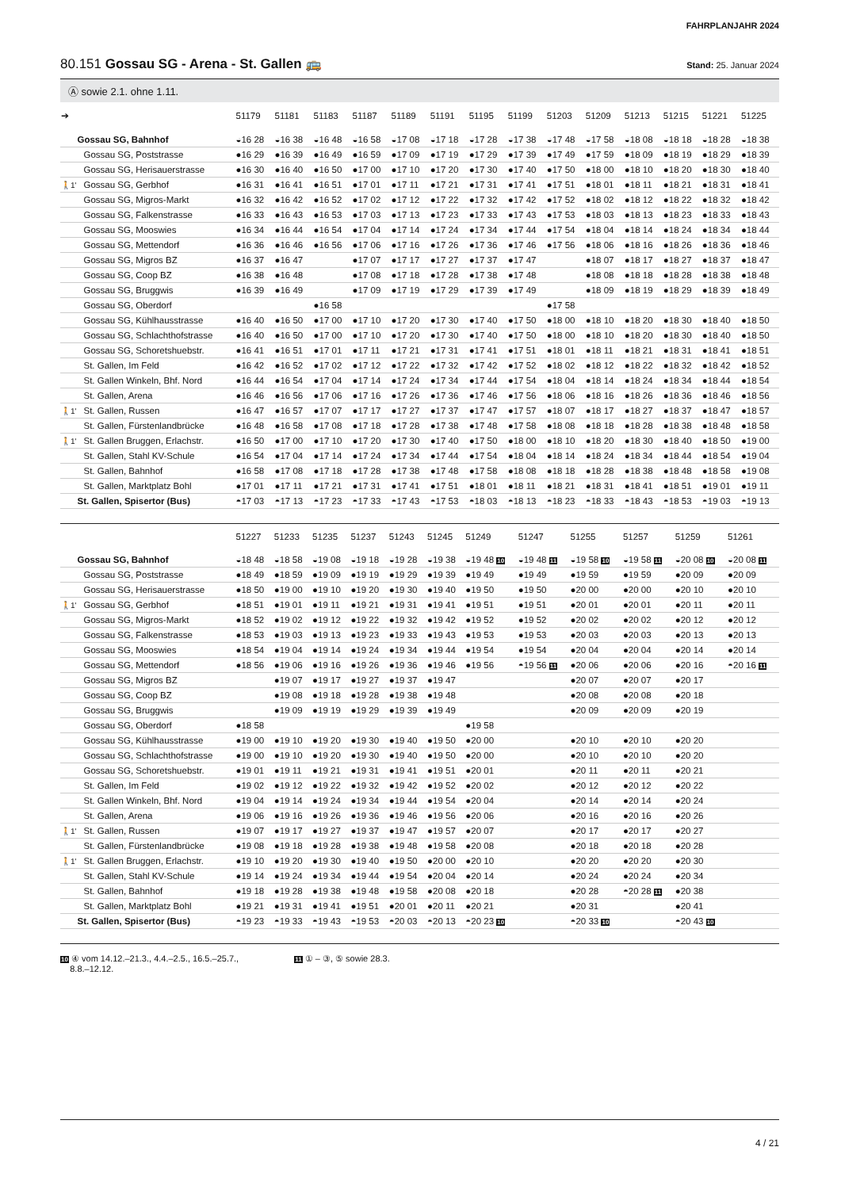FAHRPLANJAHR 2024
80.151 Gossau SG - Arena - St. Gallen 🚌
Stand: 25. Januar 2024
Ⓐ sowie 2.1. ohne 1.11.
| ➔ | | 51179 | 51181 | 51183 | 51187 | 51189 | 51191 | 51195 | 51199 | 51203 | 51209 | 51213 | 51215 | 51221 | 51225 |
| --- | --- | --- | --- | --- | --- | --- | --- | --- | --- | --- | --- | --- | --- | --- | --- |
| | Gossau SG, Bahnhof | ◒16 28 | ◒16 38 | ◒16 48 | ◒16 58 | ◒17 08 | ◒17 18 | ◒17 28 | ◒17 38 | ◒17 48 | ◒17 58 | ◒18 08 | ◒18 18 | ◒18 28 | ◒18 38 |
| | Gossau SG, Poststrasse | ●16 29 | ●16 39 | ●16 49 | ●16 59 | ●17 09 | ●17 19 | ●17 29 | ●17 39 | ●17 49 | ●17 59 | ●18 09 | ●18 19 | ●18 29 | ●18 39 |
| | Gossau SG, Herisauerstrasse | ●16 30 | ●16 40 | ●16 50 | ●17 00 | ●17 10 | ●17 20 | ●17 30 | ●17 40 | ●17 50 | ●18 00 | ●18 10 | ●18 20 | ●18 30 | ●18 40 |
| 🚶1' | Gossau SG, Gerbhof | ●16 31 | ●16 41 | ●16 51 | ●17 01 | ●17 11 | ●17 21 | ●17 31 | ●17 41 | ●17 51 | ●18 01 | ●18 11 | ●18 21 | ●18 31 | ●18 41 |
| | Gossau SG, Migros-Markt | ●16 32 | ●16 42 | ●16 52 | ●17 02 | ●17 12 | ●17 22 | ●17 32 | ●17 42 | ●17 52 | ●18 02 | ●18 12 | ●18 22 | ●18 32 | ●18 42 |
| | Gossau SG, Falkenstrasse | ●16 33 | ●16 43 | ●16 53 | ●17 03 | ●17 13 | ●17 23 | ●17 33 | ●17 43 | ●17 53 | ●18 03 | ●18 13 | ●18 23 | ●18 33 | ●18 43 |
| | Gossau SG, Mooswies | ●16 34 | ●16 44 | ●16 54 | ●17 04 | ●17 14 | ●17 24 | ●17 34 | ●17 44 | ●17 54 | ●18 04 | ●18 14 | ●18 24 | ●18 34 | ●18 44 |
| | Gossau SG, Mettendorf | ●16 36 | ●16 46 | ●16 56 | ●17 06 | ●17 16 | ●17 26 | ●17 36 | ●17 46 | ●17 56 | ●18 06 | ●18 16 | ●18 26 | ●18 36 | ●18 46 |
| | Gossau SG, Migros BZ | ●16 37 | ●16 47 | | ●17 07 | ●17 17 | ●17 27 | ●17 37 | ●17 47 | | ●18 07 | ●18 17 | ●18 27 | ●18 37 | ●18 47 |
| | Gossau SG, Coop BZ | ●16 38 | ●16 48 | | ●17 08 | ●17 18 | ●17 28 | ●17 38 | ●17 48 | | ●18 08 | ●18 18 | ●18 28 | ●18 38 | ●18 48 |
| | Gossau SG, Bruggwis | ●16 39 | ●16 49 | | ●17 09 | ●17 19 | ●17 29 | ●17 39 | ●17 49 | | ●18 09 | ●18 19 | ●18 29 | ●18 39 | ●18 49 |
| | Gossau SG, Oberdorf | | | ●16 58 | | | | | | ●17 58 | | | | | |
| | Gossau SG, Kühlhausstrasse | ●16 40 | ●16 50 | ●17 00 | ●17 10 | ●17 20 | ●17 30 | ●17 40 | ●17 50 | ●18 00 | ●18 10 | ●18 20 | ●18 30 | ●18 40 | ●18 50 |
| | Gossau SG, Schlachthofstrasse | ●16 40 | ●16 50 | ●17 00 | ●17 10 | ●17 20 | ●17 30 | ●17 40 | ●17 50 | ●18 00 | ●18 10 | ●18 20 | ●18 30 | ●18 40 | ●18 50 |
| | Gossau SG, Schoretshuebstr. | ●16 41 | ●16 51 | ●17 01 | ●17 11 | ●17 21 | ●17 31 | ●17 41 | ●17 51 | ●18 01 | ●18 11 | ●18 21 | ●18 31 | ●18 41 | ●18 51 |
| | St. Gallen, Im Feld | ●16 42 | ●16 52 | ●17 02 | ●17 12 | ●17 22 | ●17 32 | ●17 42 | ●17 52 | ●18 02 | ●18 12 | ●18 22 | ●18 32 | ●18 42 | ●18 52 |
| | St. Gallen Winkeln, Bhf. Nord | ●16 44 | ●16 54 | ●17 04 | ●17 14 | ●17 24 | ●17 34 | ●17 44 | ●17 54 | ●18 04 | ●18 14 | ●18 24 | ●18 34 | ●18 44 | ●18 54 |
| | St. Gallen, Arena | ●16 46 | ●16 56 | ●17 06 | ●17 16 | ●17 26 | ●17 36 | ●17 46 | ●17 56 | ●18 06 | ●18 16 | ●18 26 | ●18 36 | ●18 46 | ●18 56 |
| 🚶1' | St. Gallen, Russen | ●16 47 | ●16 57 | ●17 07 | ●17 17 | ●17 27 | ●17 37 | ●17 47 | ●17 57 | ●18 07 | ●18 17 | ●18 27 | ●18 37 | ●18 47 | ●18 57 |
| | St. Gallen, Fürstenlandbrücke | ●16 48 | ●16 58 | ●17 08 | ●17 18 | ●17 28 | ●17 38 | ●17 48 | ●17 58 | ●18 08 | ●18 18 | ●18 28 | ●18 38 | ●18 48 | ●18 58 |
| 🚶1' | St. Gallen Bruggen, Erlachstr. | ●16 50 | ●17 00 | ●17 10 | ●17 20 | ●17 30 | ●17 40 | ●17 50 | ●18 00 | ●18 10 | ●18 20 | ●18 30 | ●18 40 | ●18 50 | ●19 00 |
| | St. Gallen, Stahl KV-Schule | ●16 54 | ●17 04 | ●17 14 | ●17 24 | ●17 34 | ●17 44 | ●17 54 | ●18 04 | ●18 14 | ●18 24 | ●18 34 | ●18 44 | ●18 54 | ●19 04 |
| | St. Gallen, Bahnhof | ●16 58 | ●17 08 | ●17 18 | ●17 28 | ●17 38 | ●17 48 | ●17 58 | ●18 08 | ●18 18 | ●18 28 | ●18 38 | ●18 48 | ●18 58 | ●19 08 |
| | St. Gallen, Marktplatz Bohl | ●17 01 | ●17 11 | ●17 21 | ●17 31 | ●17 41 | ●17 51 | ●18 01 | ●18 11 | ●18 21 | ●18 31 | ●18 41 | ●18 51 | ●19 01 | ●19 11 |
| | St. Gallen, Spisertor (Bus) | ◓17 03 | ◓17 13 | ◓17 23 | ◓17 33 | ◓17 43 | ◓17 53 | ◓18 03 | ◓18 13 | ◓18 23 | ◓18 33 | ◓18 43 | ◓18 53 | ◓19 03 | ◓19 13 |
| | | 51227 | 51233 | 51235 | 51237 | 51243 | 51245 | 51249 | 51247 | 51255 | 51257 | 51259 | 51261 |
| --- | --- | --- | --- | --- | --- | --- | --- | --- | --- | --- | --- | --- | --- |
| | Gossau SG, Bahnhof | ◒18 48 | ◒18 58 | ◒19 08 | ◒19 18 | ◒19 28 | ◒19 38 | ◒19 48 10 | ◒19 48 11 | ◒19 58 10 | ◒19 58 11 | ◒20 08 10 | ◒20 08 11 |
| | Gossau SG, Poststrasse | ●18 49 | ●18 59 | ●19 09 | ●19 19 | ●19 29 | ●19 39 | ●19 49 | ●19 49 | ●19 59 | ●19 59 | ●20 09 | ●20 09 |
| | Gossau SG, Herisauerstrasse | ●18 50 | ●19 00 | ●19 10 | ●19 20 | ●19 30 | ●19 40 | ●19 50 | ●19 50 | ●20 00 | ●20 00 | ●20 10 | ●20 10 |
| 🚶1' | Gossau SG, Gerbhof | ●18 51 | ●19 01 | ●19 11 | ●19 21 | ●19 31 | ●19 41 | ●19 51 | ●19 51 | ●20 01 | ●20 01 | ●20 11 | ●20 11 |
| | Gossau SG, Migros-Markt | ●18 52 | ●19 02 | ●19 12 | ●19 22 | ●19 32 | ●19 42 | ●19 52 | ●19 52 | ●20 02 | ●20 02 | ●20 12 | ●20 12 |
| | Gossau SG, Falkenstrasse | ●18 53 | ●19 03 | ●19 13 | ●19 23 | ●19 33 | ●19 43 | ●19 53 | ●19 53 | ●20 03 | ●20 03 | ●20 13 | ●20 13 |
| | Gossau SG, Mooswies | ●18 54 | ●19 04 | ●19 14 | ●19 24 | ●19 34 | ●19 44 | ●19 54 | ●19 54 | ●20 04 | ●20 04 | ●20 14 | ●20 14 |
| | Gossau SG, Mettendorf | ●18 56 | ●19 06 | ●19 16 | ●19 26 | ●19 36 | ●19 46 | ●19 56 | ◓19 56 11 | ●20 06 | ●20 06 | ●20 16 | ◓20 16 11 |
| | Gossau SG, Migros BZ | | ●19 07 | ●19 17 | ●19 27 | ●19 37 | ●19 47 | | | ●20 07 | ●20 07 | ●20 17 | |
| | Gossau SG, Coop BZ | | ●19 08 | ●19 18 | ●19 28 | ●19 38 | ●19 48 | | | ●20 08 | ●20 08 | ●20 18 | |
| | Gossau SG, Bruggwis | | ●19 09 | ●19 19 | ●19 29 | ●19 39 | ●19 49 | | | ●20 09 | ●20 09 | ●20 19 | |
| | Gossau SG, Oberdorf | ●18 58 | | | | | | ●19 58 | | | | | |
| | Gossau SG, Kühlhausstrasse | ●19 00 | ●19 10 | ●19 20 | ●19 30 | ●19 40 | ●19 50 | ●20 00 | | ●20 10 | ●20 10 | ●20 20 | |
| | Gossau SG, Schlachthofstrasse | ●19 00 | ●19 10 | ●19 20 | ●19 30 | ●19 40 | ●19 50 | ●20 00 | | ●20 10 | ●20 10 | ●20 20 | |
| | Gossau SG, Schoretshuebstr. | ●19 01 | ●19 11 | ●19 21 | ●19 31 | ●19 41 | ●19 51 | ●20 01 | | ●20 11 | ●20 11 | ●20 21 | |
| | St. Gallen, Im Feld | ●19 02 | ●19 12 | ●19 22 | ●19 32 | ●19 42 | ●19 52 | ●20 02 | | ●20 12 | ●20 12 | ●20 22 | |
| | St. Gallen Winkeln, Bhf. Nord | ●19 04 | ●19 14 | ●19 24 | ●19 34 | ●19 44 | ●19 54 | ●20 04 | | ●20 14 | ●20 14 | ●20 24 | |
| | St. Gallen, Arena | ●19 06 | ●19 16 | ●19 26 | ●19 36 | ●19 46 | ●19 56 | ●20 06 | | ●20 16 | ●20 16 | ●20 26 | |
| 🚶1' | St. Gallen, Russen | ●19 07 | ●19 17 | ●19 27 | ●19 37 | ●19 47 | ●19 57 | ●20 07 | | ●20 17 | ●20 17 | ●20 27 | |
| | St. Gallen, Fürstenlandbrücke | ●19 08 | ●19 18 | ●19 28 | ●19 38 | ●19 48 | ●19 58 | ●20 08 | | ●20 18 | ●20 18 | ●20 28 | |
| 🚶1' | St. Gallen Bruggen, Erlachstr. | ●19 10 | ●19 20 | ●19 30 | ●19 40 | ●19 50 | ●20 00 | ●20 10 | | ●20 20 | ●20 20 | ●20 30 | |
| | St. Gallen, Stahl KV-Schule | ●19 14 | ●19 24 | ●19 34 | ●19 44 | ●19 54 | ●20 04 | ●20 14 | | ●20 24 | ●20 24 | ●20 34 | |
| | St. Gallen, Bahnhof | ●19 18 | ●19 28 | ●19 38 | ●19 48 | ●19 58 | ●20 08 | ●20 18 | | ●20 28 | ◓20 28 11 | ●20 38 | |
| | St. Gallen, Marktplatz Bohl | ●19 21 | ●19 31 | ●19 41 | ●19 51 | ●20 01 | ●20 11 | ●20 21 | | ●20 31 | | ●20 41 | |
| | St. Gallen, Spisertor (Bus) | ◓19 23 | ◓19 33 | ◓19 43 | ◓19 53 | ◓20 03 | ◓20 13 | ◓20 23 10 | | ◓20 33 10 | | ◓20 43 10 | |
10 ④ vom 14.12.–21.3., 4.4.–2.5., 16.5.–25.7.,
8.8.–12.12.
11 ① – ③, ⑤ sowie 28.3.
4 / 21